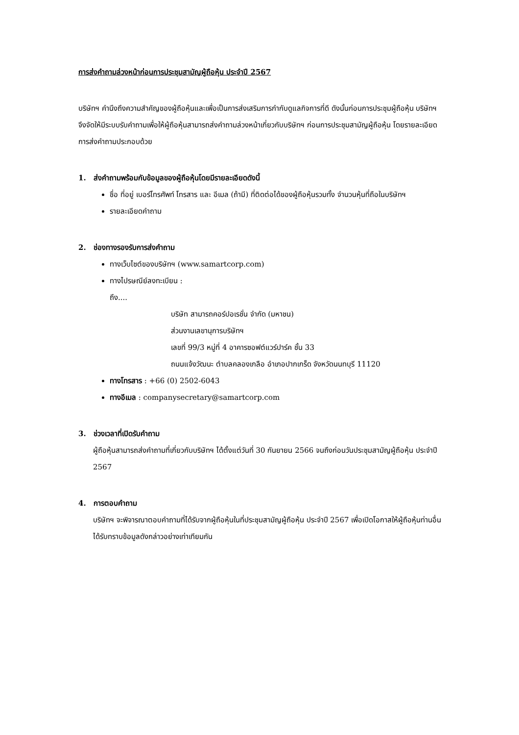การส่งคำถามล่วงหน้าก่อนการประชุมสามัญผู้ถือหุ้น ประจำปี 2567
บริษัทฯ คำนึงถึงความสำคัญของผู้ถือหุ้นและเพื่อเป็นการส่งเสริมการกำกับดูแลกิจการที่ดี ดังนั้นก่อนการประชุมผู้ถือหุ้น บริษัทฯ จึงจัดให้มีระบบรับคำถามเพื่อให้ผู้ถือหุ้นสามารถส่งคำถามล่วงหน้าเกี่ยวกับบริษัทฯ ก่อนการประชุมสามัญผู้ถือหุ้น โดยรายละเอียดการส่งคำถามประกอบด้วย
1. ส่งคำถามพร้อมกับข้อมูลของผู้ถือหุ้นโดยมีรายละเอียดดังนี้
ชื่อ ที่อยู่ เบอร์โทรศัพท์ โทรสาร และ อีเมล (ถ้ามี) ที่ติดต่อได้ของผู้ถือหุ้นรวมทั้ง จำนวนหุ้นที่ถือในบริษัทฯ
รายละเอียดคำถาม
2. ช่องทางรองรับการส่งคำถาม
ทางเว็บไซต์ของบริษัทฯ (www.samartcorp.com)
ทางไปรษณีย์ลงทะเบียน :
ถึง....
บริษัท สามารถคอร์ปอเรชั่น จำกัด (มหาชน)
ส่วนงานเลขานุการบริษัทฯ
เลขที่ 99/3 หมู่ที่ 4 อาคารซอฟต์แวร์ปาร์ค ชั้น 33
ถนนแจ้งวัฒนะ ตำบลคลองเกลือ อำเภอปากเกร็ด จังหวัดนนทบุรี 11120
ทางโทรสาร : +66 (0) 2502-6043
ทางอีเมล : companysecretary@samartcorp.com
3. ช่วงเวลาที่เปิดรับคำถาม
ผู้ถือหุ้นสามารถส่งคำถามที่เกี่ยวกับบริษัทฯ ได้ตั้งแต่วันที่ 30 กันยายน 2566 จนถึงก่อนวันประชุมสามัญผู้ถือหุ้น ประจำปี 2567
4. การตอบคำถาม
บริษัทฯ จะพิจารณาตอบคำถามที่ได้รับจากผู้ถือหุ้นในที่ประชุมสามัญผู้ถือหุ้น ประจำปี 2567 เพื่อเปิดโอกาสให้ผู้ถือหุ้นท่านอื่นได้รับทราบข้อมูลดังกล่าวอย่างเท่าเทียมกัน